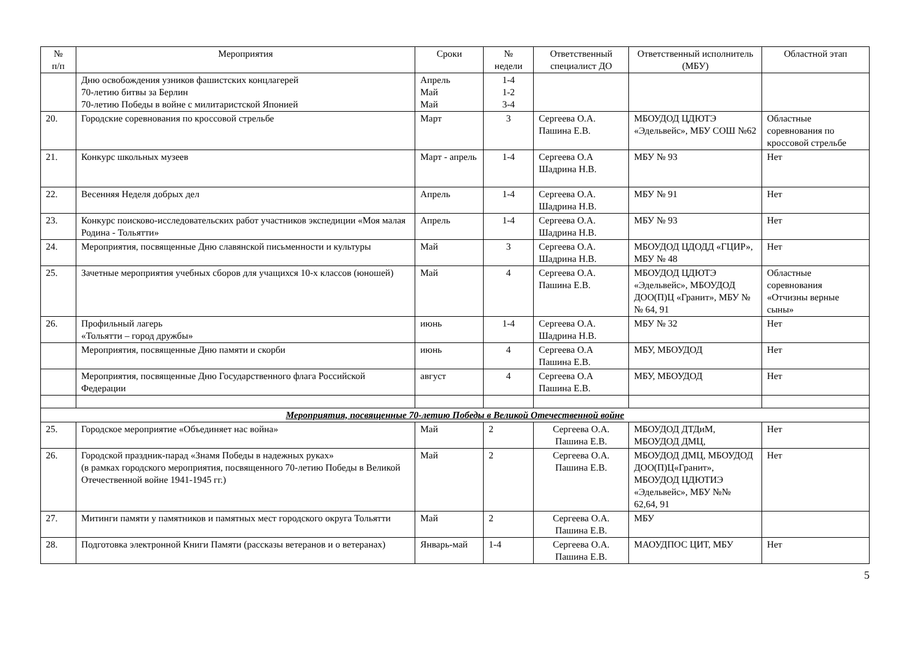| № п/п | Мероприятия | Сроки | № недели | Ответственный специалист ДО | Ответственный исполнитель (МБУ) | Областной этап |
| --- | --- | --- | --- | --- | --- | --- |
| | Дню освобождения узников фашистских концлагерей 70-летию битвы за Берлин 70-летию Победы в войне с милитаристской Японией | Апрель Май Май | 1-4 1-2 3-4 | | | |
| 20. | Городские соревнования по кроссовой стрельбе | Март | 3 | Сергеева О.А. Пашина Е.В. | МБОУДОД ЦДЮТЭ «Эдельвейс», МБУ СОШ №62 | Областные соревнования по кроссовой стрельбе |
| 21. | Конкурс школьных музеев | Март - апрель | 1-4 | Сергеева О.А Шадрина Н.В. | МБУ № 93 | Нет |
| 22. | Весенняя Неделя добрых дел | Апрель | 1-4 | Сергеева О.А. Шадрина Н.В. | МБУ № 91 | Нет |
| 23. | Конкурс поисково-исследовательских работ участников экспедиции «Моя малая Родина - Тольятти» | Апрель | 1-4 | Сергеева О.А. Шадрина Н.В. | МБУ № 93 | Нет |
| 24. | Мероприятия, посвященные Дню славянской письменности и культуры | Май | 3 | Сергеева О.А. Шадрина Н.В. | МБОУДОД ЦДОДД «ГЦИР», МБУ № 48 | Нет |
| 25. | Зачетные мероприятия учебных сборов для учащихся 10-х классов (юношей) | Май | 4 | Сергеева О.А. Пашина Е.В. | МБОУДОД ЦДЮТЭ «Эдельвейс», МБОУДОД ДОО(П)Ц «Гранит», МБУ №№ 64, 91 | Областные соревнования «Отчизны верные сыны» |
| 26. | Профильный лагерь «Тольятти – город дружбы» | июнь | 1-4 | Сергеева О.А. Шадрина Н.В. | МБУ № 32 | Нет |
| | Мероприятия, посвященные Дню памяти и скорби | июнь | 4 | Сергеева О.А Пашина Е.В. | МБУ, МБОУДОД | Нет |
| | Мероприятия, посвященные Дню Государственного флага Российской Федерации | август | 4 | Сергеева О.А Пашина Е.В. | МБУ, МБОУДОД | Нет |
| Мероприятия, посвященные 70-летию Победы в Великой Отечественной войне | | | | | | |
| 25. | Городское мероприятие «Объединяет нас война» | Май | 2 | Сергеева О.А. Пашина Е.В. | МБОУДОД ДТДиМ, МБОУДОД ДМЦ, | Нет |
| 26. | Городской праздник-парад «Знамя Победы в надежных руках» (в рамках городского мероприятия, посвященного 70-летию Победы в Великой Отечественной войне 1941-1945 гг.) | Май | 2 | Сергеева О.А. Пашина Е.В. | МБОУДОД ДМЦ, МБОУДОД ДОО(П)Ц«Гранит», МБОУДОД ЦДЮТИЭ «Эдельвейс», МБУ №№ 62,64, 91 | Нет |
| 27. | Митинги памяти у памятников и памятных мест городского округа Тольятти | Май | 2 | Сергеева О.А. Пашина Е.В. | МБУ | |
| 28. | Подготовка электронной Книги Памяти (рассказы ветеранов и о ветеранах) | Январь-май | 1-4 | Сергеева О.А. Пашина Е.В. | МАОУДПОС ЦИТ, МБУ | Нет |
5